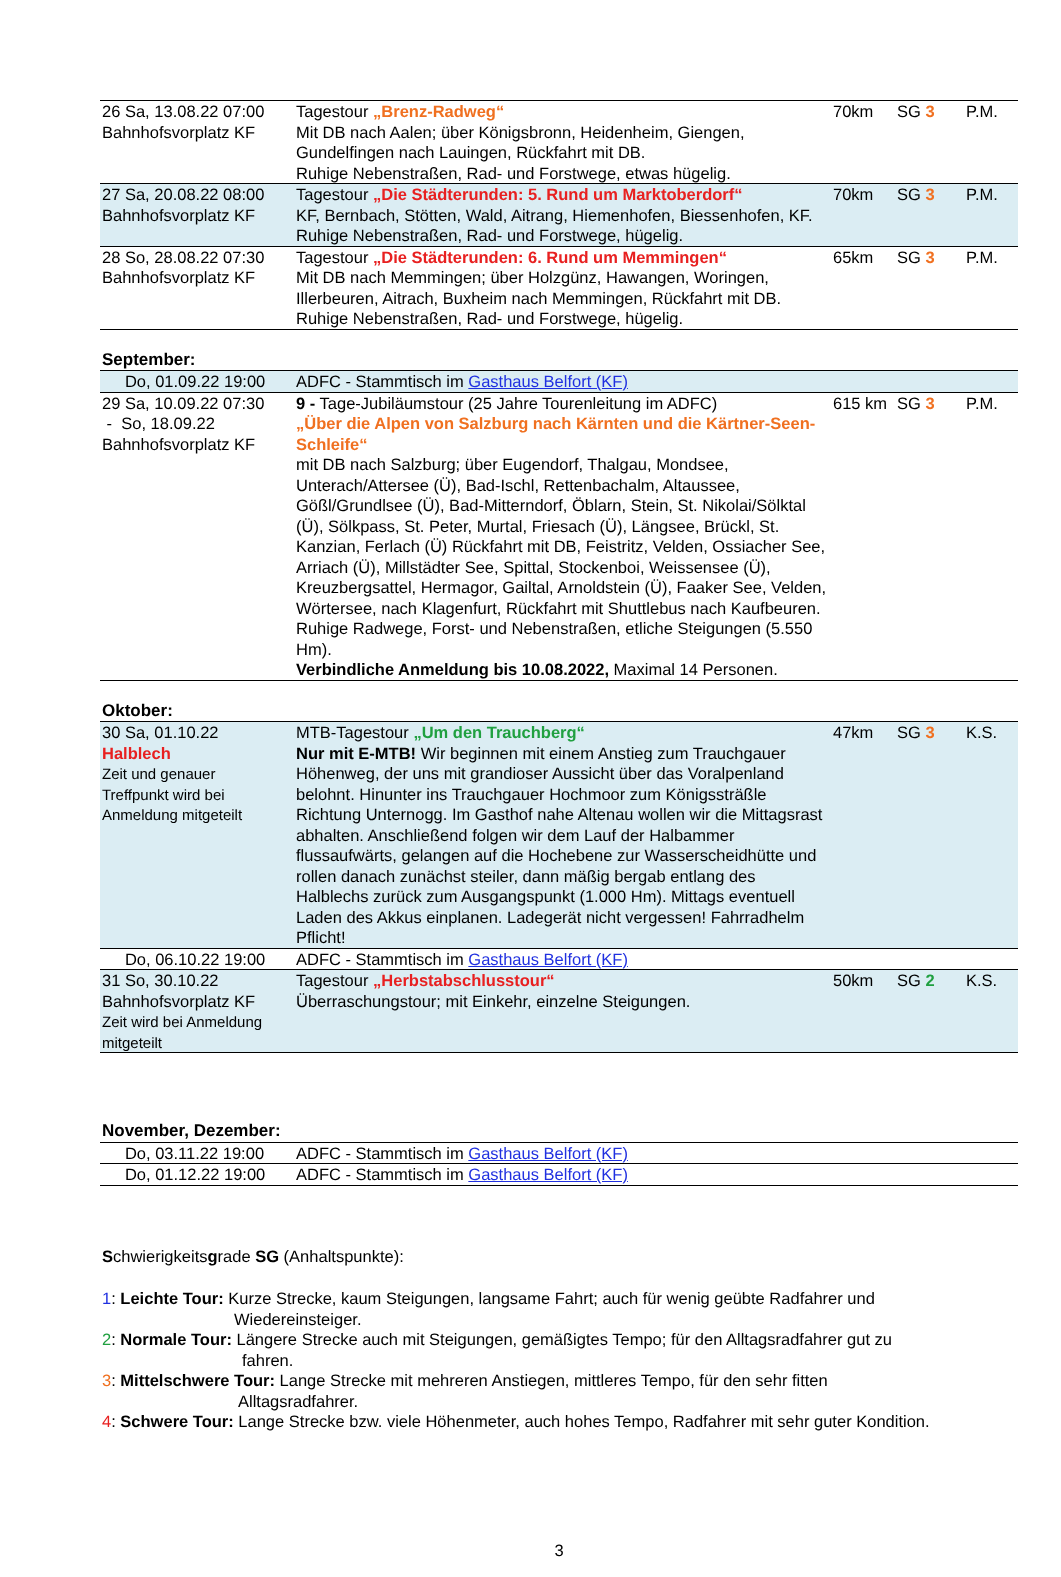| 26 Sa, 13.08.22 07:00 Bahnhofsvorplatz KF | Tagestour „Brenz-Radweg“ Mit DB nach Aalen; über Königsbronn, Heidenheim, Giengen, Gundelfingen nach Lauingen, Rückfahrt mit DB. Ruhige Nebenstraßen, Rad- und Forstwege, etwas hügelig. | 70km | SG 3 | P.M. |
| 27 Sa, 20.08.22 08:00 Bahnhofsvorplatz KF | Tagestour „Die Städterunden: 5. Rund um Marktoberdorf“ KF, Bernbach, Stötten, Wald, Aitrang, Hiemenhofen, Biessenhofen, KF. Ruhige Nebenstraßen, Rad- und Forstwege, hügelig. | 70km | SG 3 | P.M. |
| 28 So, 28.08.22 07:30 Bahnhofsvorplatz KF | Tagestour „Die Städterunden: 6. Rund um Memmingen“ Mit DB nach Memmingen; über Holzgünz, Hawangen, Woringen, Illerbeuren, Aitrach, Buxheim nach Memmingen, Rückfahrt mit DB. Ruhige Nebenstraßen, Rad- und Forstwege, hügelig. | 65km | SG 3 | P.M. |
September:
| Do, 01.09.22 19:00 | ADFC - Stammtisch im Gasthaus Belfort (KF) | | | |
| 29 Sa, 10.09.22 07:30 - So, 18.09.22 Bahnhofsvorplatz KF | 9 - Tage-Jubiläumstour (25 Jahre Tourenleitung im ADFC) „Über die Alpen von Salzburg nach Kärnten und die Kärtner-Seen-Schleife“ mit DB nach Salzburg; über Eugendorf, Thalgau, Mondsee, Unterach/Attersee (Ü), Bad-Ischl, Rettenbachalm, Altaussee, Gößl/Grundlsee (Ü), Bad-Mitterndorf, Öblarn, Stein, St. Nikolai/Sölktal (Ü), Sölkpass, St. Peter, Murtal, Friesach (Ü), Längsee, Brückl, St. Kanzian, Ferlach (Ü) Rückfahrt mit DB, Feistritz, Velden, Ossiacher See, Arriach (Ü), Millstädter See, Spittal, Stockenboi, Weissensee (Ü), Kreuzbergsattel, Hermagor, Gailtal, Arnoldstein (Ü), Faaker See, Velden, Wörtersee, nach Klagenfurt, Rückfahrt mit Shuttlebus nach Kaufbeuren. Ruhige Radwege, Forst- und Nebenstraßen, etliche Steigungen (5.550 Hm). Verbindliche Anmeldung bis 10.08.2022, Maximal 14 Personen. | 615 km | SG 3 | P.M. |
Oktober:
| 30 Sa, 01.10.22 Halblech Zeit und genauer Treffpunkt wird bei Anmeldung mitgeteilt | MTB-Tagestour „Um den Trauchberg“ Nur mit E-MTB! Wir beginnen mit einem Anstieg zum Trauchgauer Höhenweg, der uns mit grandioser Aussicht über das Voralpenland belohnt. Hinunter ins Trauchgauer Hochmoor zum Königssträßle Richtung Unternogg. Im Gasthof nahe Altenau wollen wir die Mittagsrast abhalten. Anschließend folgen wir dem Lauf der Halbammer flussaufwärts, gelangen auf die Hochebene zur Wasserscheidhütte und rollen danach zunächst steiler, dann mäßig bergab entlang des Halblechs zurück zum Ausgangspunkt (1.000 Hm). Mittags eventuell Laden des Akkus einplanen. Ladegerät nicht vergessen! Fahrradhelm Pflicht! | 47km | SG 3 | K.S. |
| Do, 06.10.22 19:00 | ADFC - Stammtisch im Gasthaus Belfort (KF) | | | |
| 31 So, 30.10.22 Bahnhofsvorplatz KF Zeit wird bei Anmeldung mitgeteilt | Tagestour „Herbstabschlusstour“ Überraschungstour; mit Einkehr, einzelne Steigungen. | 50km | SG 2 | K.S. |
November, Dezember:
| Do, 03.11.22 19:00 | ADFC - Stammtisch im Gasthaus Belfort (KF) |
| Do, 01.12.22 19:00 | ADFC - Stammtisch im Gasthaus Belfort (KF) |
Schwierigkeitsgrade SG (Anhaltspunkte):
1: Leichte Tour: Kurze Strecke, kaum Steigungen, langsame Fahrt; auch für wenig geübte Radfahrer und
Wiedereinsteiger.
2: Normale Tour: Längere Strecke auch mit Steigungen, gemäßigtes Tempo; für den Alltagsradfahrer gut zu
fahren.
3: Mittelschwere Tour: Lange Strecke mit mehreren Anstiegen, mittleres Tempo, für den sehr fitten
Alltagsradfahrer.
4: Schwere Tour: Lange Strecke bzw. viele Höhenmeter, auch hohes Tempo, Radfahrer mit sehr guter Kondition.
3